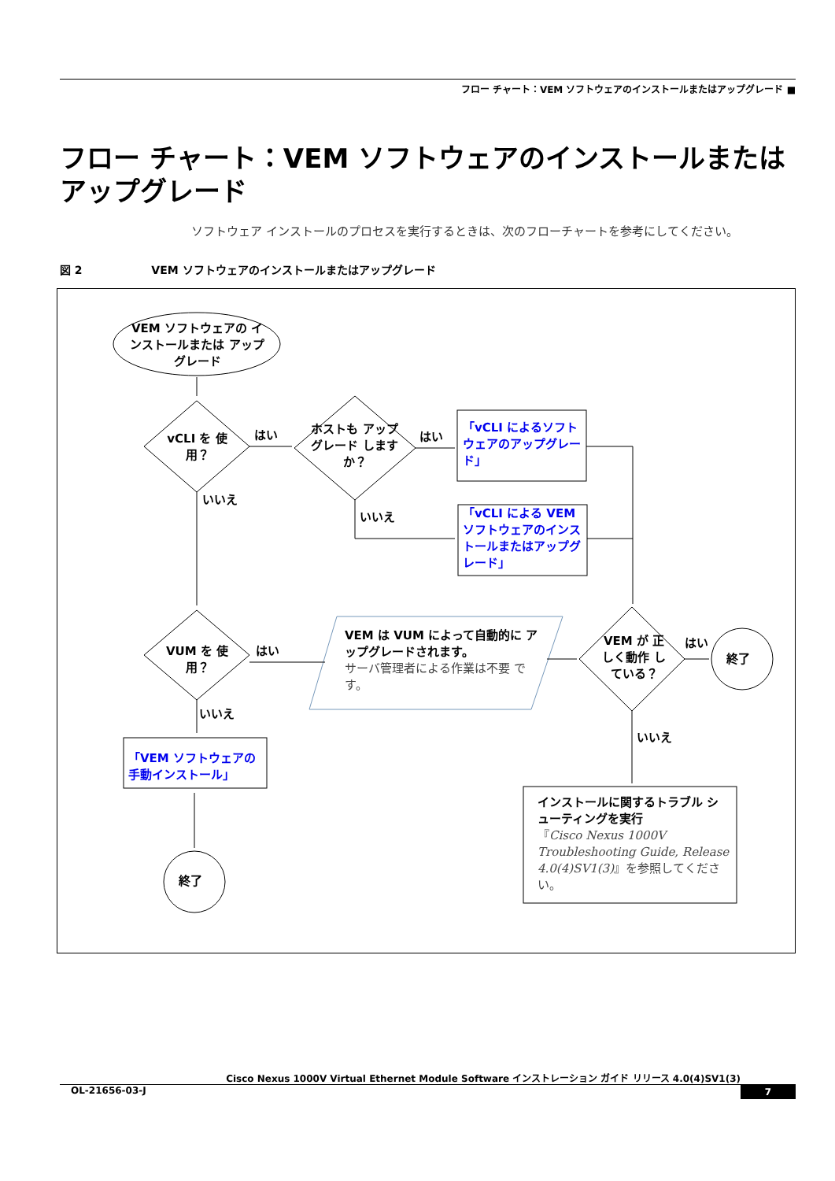フロー チャート：VEM ソフトウェアのインストールまたはアップグレード ■
フロー チャート：VEM ソフトウェアのインストールまたは アップグレード
ソフトウェア インストールのプロセスを実行するときは、次のフローチャートを参考にしてください。
図 2 VEM ソフトウェアのインストールまたはアップグレード
VEM ソフトウェアの インストールまたは アップグレード
vCLI を 使用？
はい
ホストも アップグレード しますか？
はい
「vCLI によるソフトウェアのアップグレード」
いいえ
いいえ
「vCLI による VEM ソフトウェアのインストールまたはアップグレード」
VUM を 使用？
はい
VEM は VUM によって自動的に アップグレードされます。
サーバ管理者による作業は不要 です。
VEM が 正しく動作 している？
はい
終了
いいえ
「VEM ソフトウェアの 手動インストール」
いいえ
終了
インストールに関するトラブル シューティングを実行
『Cisco Nexus 1000V Troubleshooting Guide, Release 4.0(4)SV1(3)』を参照してください。
Cisco Nexus 1000V Virtual Ethernet Module Software インストレーション ガイド リリース 4.0(4)SV1(3)
OL-21656-03-J 7